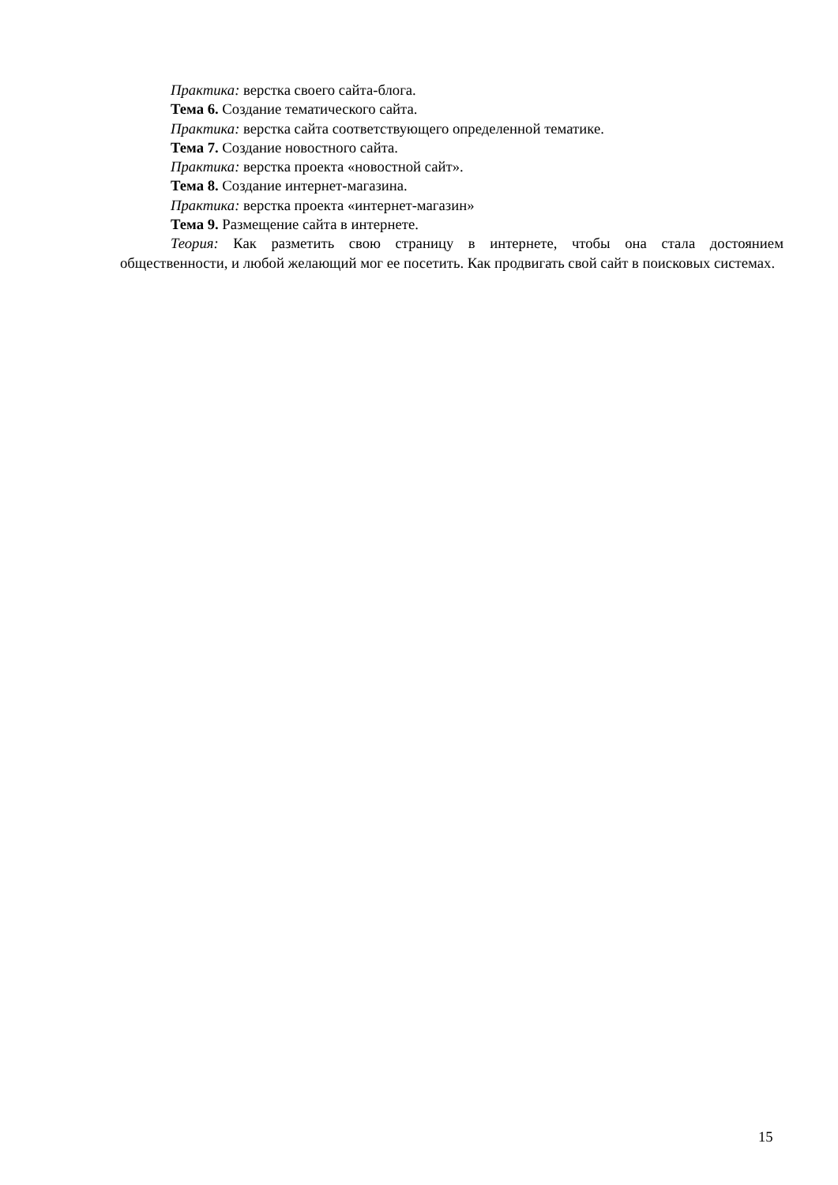Практика: верстка своего сайта-блога.
Тема 6. Создание тематического сайта.
Практика: верстка сайта соответствующего определенной тематике.
Тема 7. Создание новостного сайта.
Практика: верстка проекта «новостной сайт».
Тема 8. Создание интернет-магазина.
Практика: верстка проекта «интернет-магазин»
Тема 9. Размещение сайта в интернете.
Теория: Как разметить свою страницу в интернете, чтобы она стала достоянием общественности, и любой желающий мог ее посетить. Как продвигать свой сайт в поисковых системах.
15